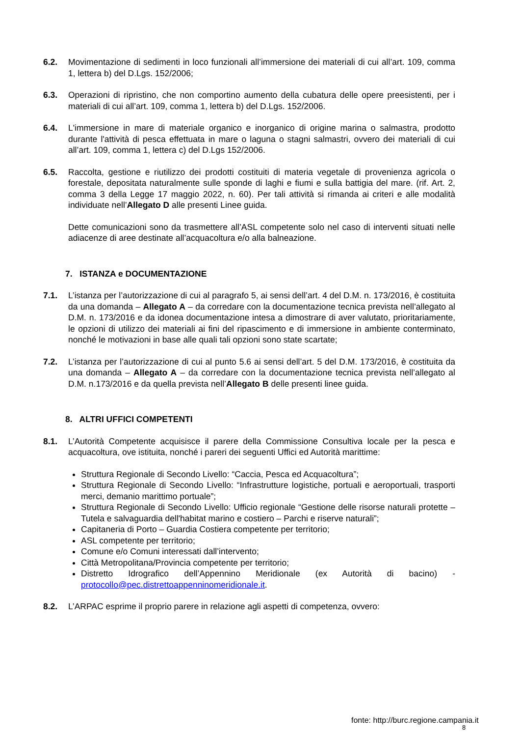6.2. Movimentazione di sedimenti in loco funzionali all’immersione dei materiali di cui all’art. 109, comma 1, lettera b) del D.Lgs. 152/2006;
6.3. Operazioni di ripristino, che non comportino aumento della cubatura delle opere preesistenti, per i materiali di cui all’art. 109, comma 1, lettera b) del D.Lgs. 152/2006.
6.4. L'immersione in mare di materiale organico e inorganico di origine marina o salmastra, prodotto durante l'attività di pesca effettuata in mare o laguna o stagni salmastri, ovvero dei materiali di cui all’art. 109, comma 1, lettera c) del D.Lgs 152/2006.
6.5. Raccolta, gestione e riutilizzo dei prodotti costituiti di materia vegetale di provenienza agricola o forestale, depositata naturalmente sulle sponde di laghi e fiumi e sulla battigia del mare. (rif. Art. 2, comma 3 della Legge 17 maggio 2022, n. 60). Per tali attività si rimanda ai criteri e alle modalità individuate nell’Allegato D alle presenti Linee guida.
Dette comunicazioni sono da trasmettere all’ASL competente solo nel caso di interventi situati nelle adiacenze di aree destinate all’acquacoltura e/o alla balneazione.
7. ISTANZA e DOCUMENTAZIONE
7.1. L’istanza per l’autorizzazione di cui al paragrafo 5, ai sensi dell’art. 4 del D.M. n. 173/2016, è costituita da una domanda – Allegato A – da corredare con la documentazione tecnica prevista nell’allegato al D.M. n. 173/2016 e da idonea documentazione intesa a dimostrare di aver valutato, prioritariamente, le opzioni di utilizzo dei materiali ai fini del ripascimento e di immersione in ambiente conterminato, nonché le motivazioni in base alle quali tali opzioni sono state scartate;
7.2. L’istanza per l’autorizzazione di cui al punto 5.6 ai sensi dell’art. 5 del D.M. 173/2016, è costituita da una domanda – Allegato A – da corredare con la documentazione tecnica prevista nell’allegato al D.M. n.173/2016 e da quella prevista nell’Allegato B delle presenti linee guida.
8. ALTRI UFFICI COMPETENTI
8.1. L’Autorità Competente acquisisce il parere della Commissione Consultiva locale per la pesca e acquacoltura, ove istituita, nonché i pareri dei seguenti Uffici ed Autorità marittime:
Struttura Regionale di Secondo Livello: “Caccia, Pesca ed Acquacoltura”;
Struttura Regionale di Secondo Livello: “Infrastrutture logistiche, portuali e aeroportuali, trasporti merci, demanio marittimo portuale”;
Struttura Regionale di Secondo Livello: Ufficio regionale “Gestione delle risorse naturali protette – Tutela e salvaguardia dell'habitat marino e costiero – Parchi e riserve naturali”;
Capitaneria di Porto – Guardia Costiera competente per territorio;
ASL competente per territorio;
Comune e/o Comuni interessati dall’intervento;
Città Metropolitana/Provincia competente per territorio;
Distretto Idrografico dell’Appennino Meridionale (ex Autorità di bacino) - protocollo@pec.distrettoappenninomeridionale.it.
8.2. L’ARPAC esprime il proprio parere in relazione agli aspetti di competenza, ovvero:
fonte: http://burc.regione.campania.it
8